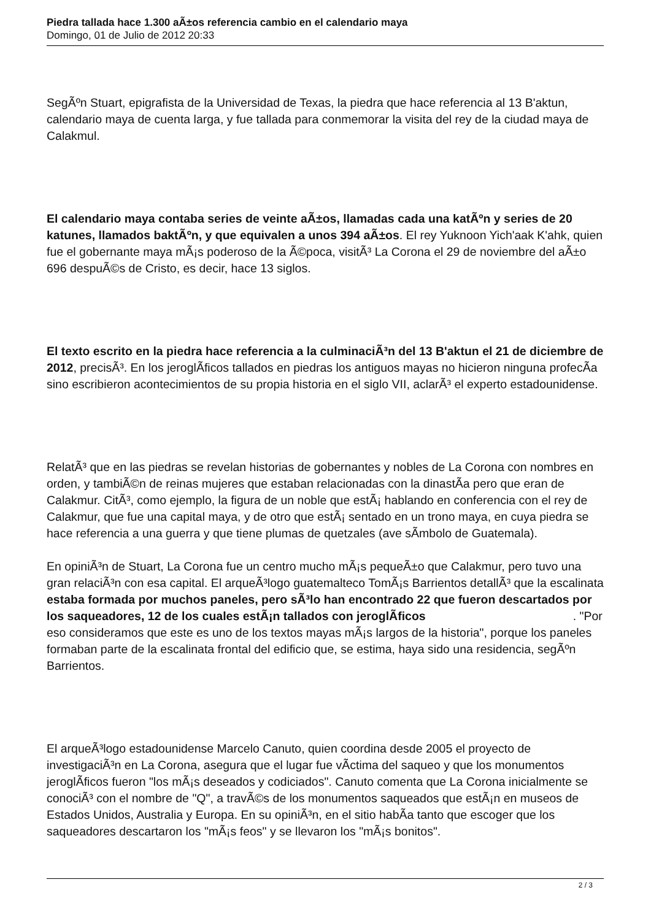Piedra tallada hace 1.300 aÃ±os referencia cambio en el calendario maya
Domingo, 01 de Julio de 2012 20:33
SegÃºn Stuart, epigrafista de la Universidad de Texas, la piedra que hace referencia al 13 B'aktun, calendario maya de cuenta larga, y fue tallada para conmemorar la visita del rey de la ciudad maya de Calakmul.
El calendario maya contaba series de veinte aÃ±os, llamadas cada una katÃºn y series de 20 katunes, llamados baktÃºn, y que equivalen a unos 394 aÃ±os. El rey Yuknoon Yich'aak K'ahk, quien fue el gobernante maya mÃ¡s poderoso de la Ã©poca, visitÃ³ La Corona el 29 de noviembre del aÃ±o 696 despuÃ©s de Cristo, es decir, hace 13 siglos.
El texto escrito en la piedra hace referencia a la culminaciÃ³n del 13 B'aktun el 21 de diciembre de 2012, precisÃ³. En los jeroglÃ­ficos tallados en piedras los antiguos mayas no hicieron ninguna profecÃ­a sino escribieron acontecimientos de su propia historia en el siglo VII, aclarÃ³ el experto estadounidense.
RelatÃ³ que en las piedras se revelan historias de gobernantes y nobles de La Corona con nombres en orden, y tambiÃ©n de reinas mujeres que estaban relacionadas con la dinastÃ­a pero que eran de Calakmur. CitÃ³, como ejemplo, la figura de un noble que estÃ¡ hablando en conferencia con el rey de Calakmur, que fue una capital maya, y de otro que estÃ¡ sentado en un trono maya, en cuya piedra se hace referencia a una guerra y que tiene plumas de quetzales (ave sÃ­mbolo de Guatemala).
En opiniÃ³n de Stuart, La Corona fue un centro mucho mÃ¡s pequeÃ±o que Calakmur, pero tuvo una gran relaciÃ³n con esa capital. El arqueÃ³logo guatemalteco TomÃ¡s Barrientos detallÃ³ que la escalinata estaba formada por muchos paneles, pero sÃ³lo han encontrado 22 que fueron descartados por los saqueadores, 12 de los cuales estÃ¡n tallados con jeroglÃ­ficos . "Por eso consideramos que este es uno de los textos mayas mÃ¡s largos de la historia", porque los paneles formaban parte de la escalinata frontal del edificio que, se estima, haya sido una residencia, segÃºn Barrientos.
El arqueÃ³logo estadounidense Marcelo Canuto, quien coordina desde 2005 el proyecto de investigaciÃ³n en La Corona, asegura que el lugar fue vÃ­ctima del saqueo y que los monumentos jeroglÃ­ficos fueron "los mÃ¡s deseados y codiciados". Canuto comenta que La Corona inicialmente se conociÃ³ con el nombre de "Q", a travÃ©s de los monumentos saqueados que estÃ¡n en museos de Estados Unidos, Australia y Europa. En su opiniÃ³n, en el sitio habÃ­a tanto que escoger que los saqueadores descartaron los "mÃ¡s feos" y se llevaron los "mÃ¡s bonitos".
2 / 3